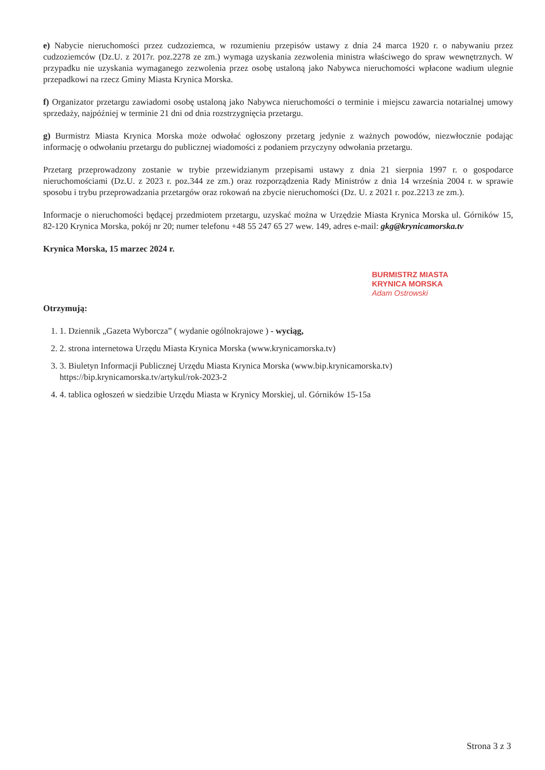e) Nabycie nieruchomości przez cudzoziemca, w rozumieniu przepisów ustawy z dnia 24 marca 1920 r. o nabywaniu przez cudzoziemców (Dz.U. z 2017r. poz.2278 ze zm.) wymaga uzyskania zezwolenia ministra właściwego do spraw wewnętrznych. W przypadku nie uzyskania wymaganego zezwolenia przez osobę ustaloną jako Nabywca nieruchomości wpłacone wadium ulegnie przepadkowi na rzecz Gminy Miasta Krynica Morska.
f) Organizator przetargu zawiadomi osobę ustaloną jako Nabywca nieruchomości o terminie i miejscu zawarcia notarialnej umowy sprzedaży, najpóźniej w terminie 21 dni od dnia rozstrzygnięcia przetargu.
g) Burmistrz Miasta Krynica Morska może odwołać ogłoszony przetarg jedynie z ważnych powodów, niezwłocznie podając informację o odwołaniu przetargu do publicznej wiadomości z podaniem przyczyny odwołania przetargu.
Przetarg przeprowadzony zostanie w trybie przewidzianym przepisami ustawy z dnia 21 sierpnia 1997 r. o gospodarce nieruchomościami (Dz.U. z 2023 r. poz.344 ze zm.) oraz rozporządzenia Rady Ministrów z dnia 14 września 2004 r. w sprawie sposobu i trybu przeprowadzania przetargów oraz rokowań na zbycie nieruchomości (Dz. U. z 2021 r. poz.2213 ze zm.).
Informacje o nieruchomości będącej przedmiotem przetargu, uzyskać można w Urzędzie Miasta Krynica Morska ul. Górników 15, 82-120 Krynica Morska, pokój nr 20; numer telefonu +48 55 247 65 27 wew. 149, adres e-mail: gkg@krynicamorska.tv
Krynica Morska, 15 marzec 2024 r.
BURMISTRZ MIASTA
KRYNICA MORSKA
Adam Ostrowski
Otrzymują:
1. 1. Dziennik „Gazeta Wyborcza” ( wydanie ogólnokrajowe ) - wyciąg,
2. 2. strona internetowa Urzędu Miasta Krynica Morska (www.krynicamorska.tv)
3. 3. Biuletyn Informacji Publicznej Urzędu Miasta Krynica Morska (www.bip.krynicamorska.tv)
https://bip.krynicamorska.tv/artykul/rok-2023-2
4. 4. tablica ogłoszeń w siedzibie Urzędu Miasta w Krynicy Morskiej, ul. Górników 15-15a
Strona 3 z 3